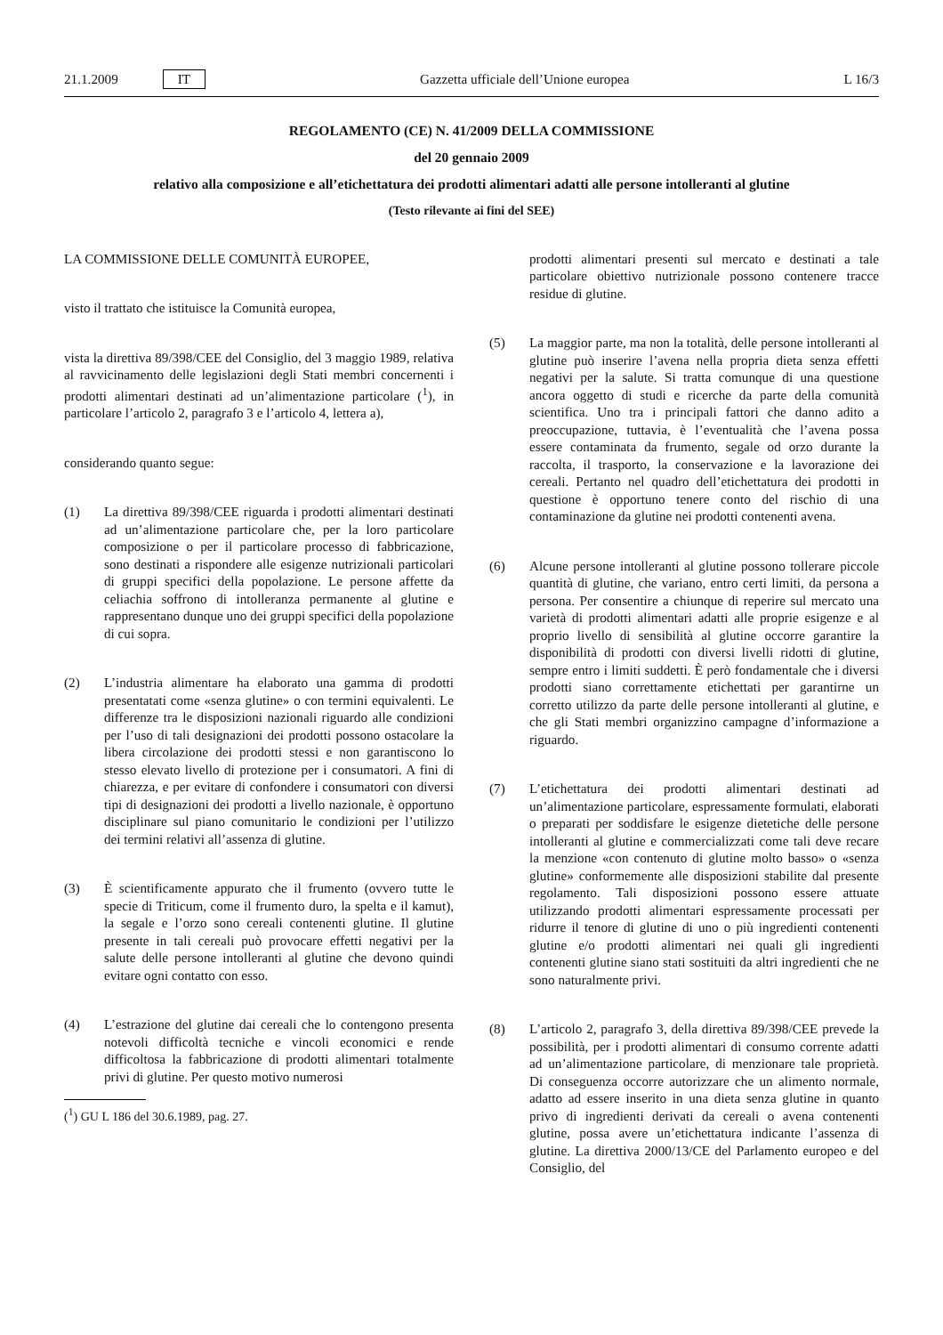21.1.2009 IT Gazzetta ufficiale dell’Unione europea L 16/3
REGOLAMENTO (CE) N. 41/2009 DELLA COMMISSIONE
del 20 gennaio 2009
relativo alla composizione e all’etichettatura dei prodotti alimentari adatti alle persone intolleranti al glutine
(Testo rilevante ai fini del SEE)
LA COMMISSIONE DELLE COMUNITÀ EUROPEE,
visto il trattato che istituisce la Comunità europea,
vista la direttiva 89/398/CEE del Consiglio, del 3 maggio 1989, relativa al ravvicinamento delle legislazioni degli Stati membri concernenti i prodotti alimentari destinati ad un’alimentazione particolare (<sup>1</sup>), in particolare l’articolo 2, paragrafo 3 e l’articolo 4, lettera a),
considerando quanto segue:
(1) La direttiva 89/398/CEE riguarda i prodotti alimentari destinati ad un’alimentazione particolare che, per la loro particolare composizione o per il particolare processo di fabbricazione, sono destinati a rispondere alle esigenze nutrizionali particolari di gruppi specifici della popolazione. Le persone affette da celiachia soffrono di intolleranza permanente al glutine e rappresentano dunque uno dei gruppi specifici della popolazione di cui sopra.
(2) L’industria alimentare ha elaborato una gamma di prodotti presentatati come «senza glutine» o con termini equivalenti. Le differenze tra le disposizioni nazionali riguardo alle condizioni per l’uso di tali designazioni dei prodotti possono ostacolare la libera circolazione dei prodotti stessi e non garantiscono lo stesso elevato livello di protezione per i consumatori. A fini di chiarezza, e per evitare di confondere i consumatori con diversi tipi di designazioni dei prodotti a livello nazionale, è opportuno disciplinare sul piano comunitario le condizioni per l’utilizzo dei termini relativi all’assenza di glutine.
(3) È scientificamente appurato che il frumento (ovvero tutte le specie di Triticum, come il frumento duro, la spelta e il kamut), la segale e l’orzo sono cereali contenenti glutine. Il glutine presente in tali cereali può provocare effetti negativi per la salute delle persone intolleranti al glutine che devono quindi evitare ogni contatto con esso.
(4) L’estrazione del glutine dai cereali che lo contengono presenta notevoli difficoltà tecniche e vincoli economici e rende difficoltosa la fabbricazione di prodotti alimentari totalmente privi di glutine. Per questo motivo numerosi
(<sup>1</sup>) GU L 186 del 30.6.1989, pag. 27.
prodotti alimentari presenti sul mercato e destinati a tale particolare obiettivo nutrizionale possono contenere tracce residue di glutine.
(5) La maggior parte, ma non la totalità, delle persone intolleranti al glutine può inserire l’avena nella propria dieta senza effetti negativi per la salute. Si tratta comunque di una questione ancora oggetto di studi e ricerche da parte della comunità scientifica. Uno tra i principali fattori che danno adito a preoccupazione, tuttavia, è l’eventualità che l’avena possa essere contaminata da frumento, segale od orzo durante la raccolta, il trasporto, la conservazione e la lavorazione dei cereali. Pertanto nel quadro dell’etichettatura dei prodotti in questione è opportuno tenere conto del rischio di una contaminazione da glutine nei prodotti contenenti avena.
(6) Alcune persone intolleranti al glutine possono tollerare piccole quantità di glutine, che variano, entro certi limiti, da persona a persona. Per consentire a chiunque di reperire sul mercato una varietà di prodotti alimentari adatti alle proprie esigenze e al proprio livello di sensibilità al glutine occorre garantire la disponibilità di prodotti con diversi livelli ridotti di glutine, sempre entro i limiti suddetti. È però fondamentale che i diversi prodotti siano correttamente etichettati per garantirne un corretto utilizzo da parte delle persone intolleranti al glutine, e che gli Stati membri organizzino campagne d’informazione a riguardo.
(7) L’etichettatura dei prodotti alimentari destinati ad un’alimentazione particolare, espressamente formulati, elaborati o preparati per soddisfare le esigenze dietetiche delle persone intolleranti al glutine e commercializzati come tali deve recare la menzione «con contenuto di glutine molto basso» o «senza glutine» conformemente alle disposizioni stabilite dal presente regolamento. Tali disposizioni possono essere attuate utilizzando prodotti alimentari espressamente processati per ridurre il tenore di glutine di uno o più ingredienti contenenti glutine e/o prodotti alimentari nei quali gli ingredienti contenenti glutine siano stati sostituiti da altri ingredienti che ne sono naturalmente privi.
(8) L’articolo 2, paragrafo 3, della direttiva 89/398/CEE prevede la possibilità, per i prodotti alimentari di consumo corrente adatti ad un’alimentazione particolare, di menzionare tale proprietà. Di conseguenza occorre autorizzare che un alimento normale, adatto ad essere inserito in una dieta senza glutine in quanto privo di ingredienti derivati da cereali o avena contenenti glutine, possa avere un’etichettatura indicante l’assenza di glutine. La direttiva 2000/13/CE del Parlamento europeo e del Consiglio, del